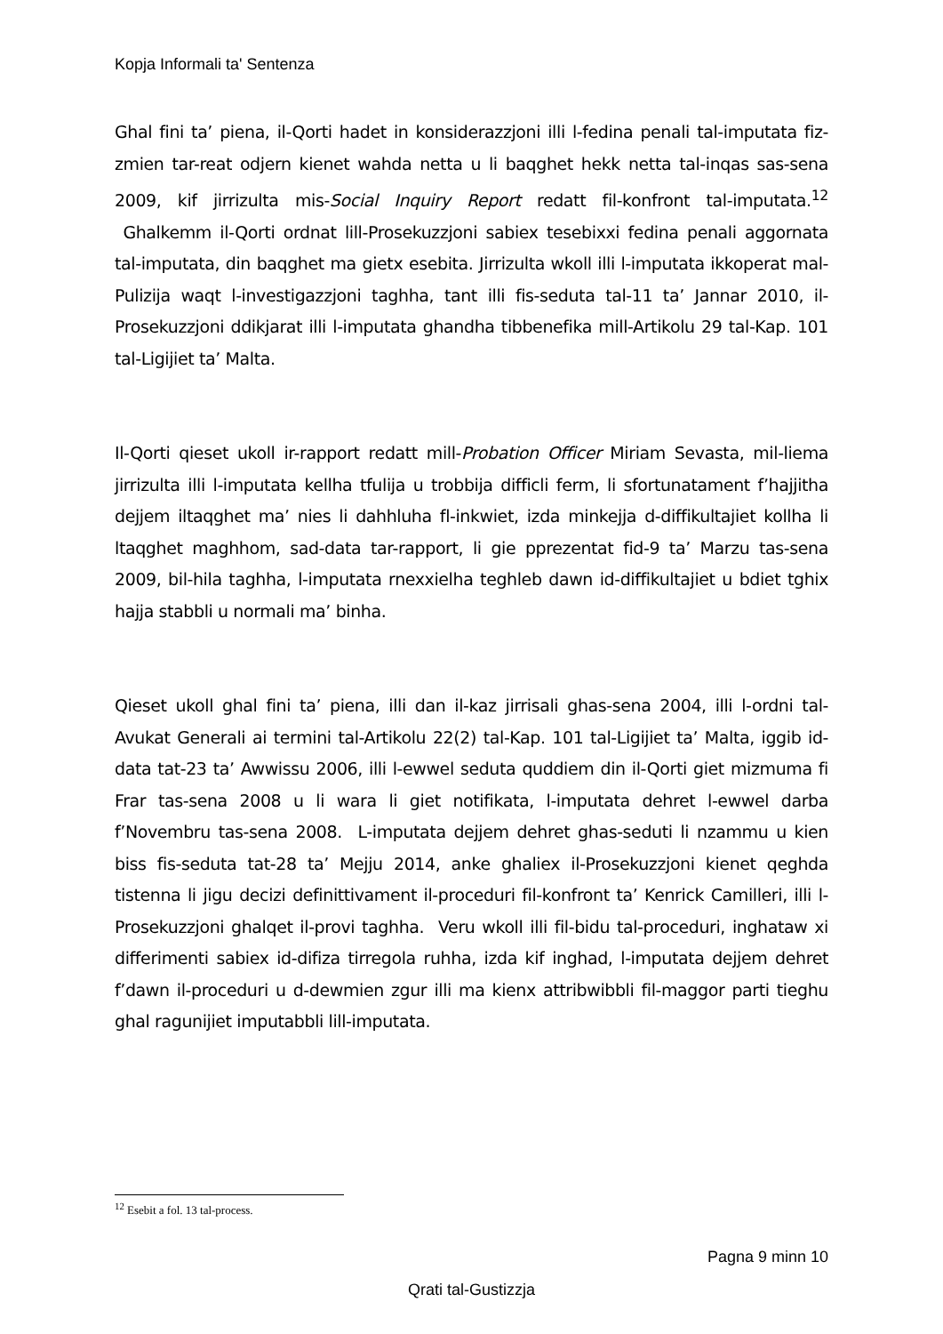Kopja Informali ta' Sentenza
Ghal fini ta’ piena, il-Qorti hadet in konsiderazzjoni illi l-fedina penali tal-imputata fiz-zmien tar-reat odjern kienet wahda netta u li baqghet hekk netta tal-inqas sas-sena 2009, kif jirrizulta mis-Social Inquiry Report redatt fil-konfront tal-imputata.<sup>12</sup> Ghalkemm il-Qorti ordnat lill-Prosekuzzjoni sabiex tesebixxi fedina penali aggornata tal-imputata, din baqghet ma gietx esebita. Jirrizulta wkoll illi l-imputata ikkoperat mal-Pulizija waqt l-investigazzjoni taghha, tant illi fis-seduta tal-11 ta’ Jannar 2010, il-Prosekuzzjoni ddikjarat illi l-imputata ghandha tibbenefika mill-Artikolu 29 tal-Kap. 101 tal-Ligijiet ta’ Malta.
Il-Qorti qieset ukoll ir-rapport redatt mill-Probation Officer Miriam Sevasta, mil-liema jirrizulta illi l-imputata kellha tfulija u trobbija difficli ferm, li sfortunatament f’hajjitha dejjem iltaqghet ma’ nies li dahhluha fl-inkwiet, izda minkejja d-diffikultajiet kollha li ltaqghet maghhom, sad-data tar-rapport, li gie pprezentat fid-9 ta’ Marzu tas-sena 2009, bil-hila taghha, l-imputata rnexxielha teghleb dawn id-diffikultajiet u bdiet tghix hajja stabbli u normali ma’ binha.
Qieset ukoll ghal fini ta’ piena, illi dan il-kaz jirrisali ghas-sena 2004, illi l-ordni tal-Avukat Generali ai termini tal-Artikolu 22(2) tal-Kap. 101 tal-Ligijiet ta’ Malta, iggib id-data tat-23 ta’ Awwissu 2006, illi l-ewwel seduta quddiem din il-Qorti giet mizmuma fi Frar tas-sena 2008 u li wara li giet notifikata, l-imputata dehret l-ewwel darba f’Novembru tas-sena 2008. L-imputata dejjem dehret ghas-seduti li nzammu u kien biss fis-seduta tat-28 ta’ Mejju 2014, anke ghaliex il-Prosekuzzjoni kienet qeghda tistenna li jigu decizi definittivament il-proceduri fil-konfront ta’ Kenrick Camilleri, illi l-Prosekuzzjoni ghalqet il-provi taghha. Veru wkoll illi fil-bidu tal-proceduri, inghataw xi differimenti sabiex id-difiza tirregola ruhha, izda kif inghad, l-imputata dejjem dehret f’dawn il-proceduri u d-dewmien zgur illi ma kienx attribwibbli fil-maggor parti tieghu ghal ragunijiet imputabbli lill-imputata.
<sup>12</sup> Esebit a fol. 13 tal-process.
Pagna 9 minn 10
Qrati tal-Gustizzja